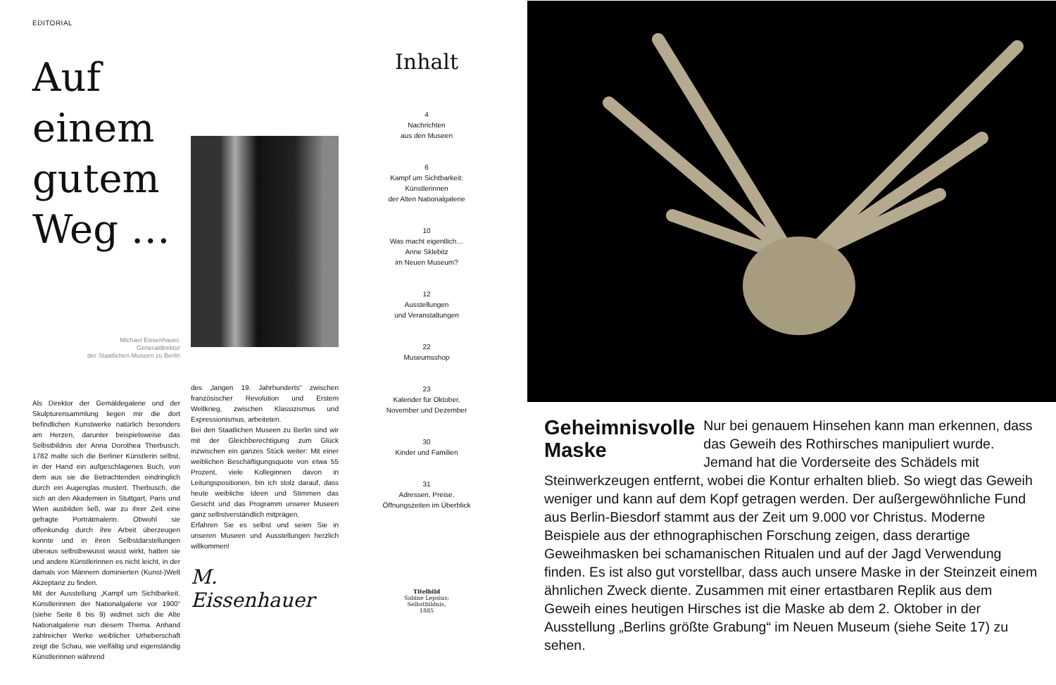EDITORIAL
Auf einem gutem Weg …
Michael Eissenhauer,
Generaldirektor
der Staatlichen Museen zu Berlin
Als Direktor der Gemäldegalerie und der Skulpturensammlung liegen mir die dort befindlichen Kunstwerke natürlich besonders am Herzen, darunter beispielsweise das Selbstbildnis der Anna Dorothea Therbusch. 1782 malte sich die Berliner Künstlerin selbst, in der Hand ein aufgeschlagenes Buch, von dem aus sie die Betrachtenden eindringlich durch ein Augenglas mustert. Therbusch, die sich an den Akademien in Stuttgart, Paris und Wien ausbilden ließ, war zu ihrer Zeit eine gefragte Porträtmalerin. Obwohl sie offenkundig durch ihre Arbeit überzeugen konnte und in ihren Selbstdarstellungen überaus selbstbewusst wusst wirkt, hatten sie und andere Künstlerinnen es nicht leicht, in der damals von Männern dominierten (Kunst-)Welt Akzeptanz zu finden.
Mit der Ausstellung „Kampf um Sichtbarkeit. Künstlerinnen der Nationalgalerie vor 1900“ (siehe Seite 6 bis 9) widmet sich die Alte Nationalgalerie nun diesem Thema. Anhand zahlreicher Werke weiblicher Urheberschaft zeigt die Schau, wie vielfältig und eigenständig Künstlerinnen während
des „langen 19. Jahrhunderts“ zwischen französischer Revolution und Erstem Weltkrieg, zwischen Klassizismus und Expressionismus, arbeiteten.
Bei den Staatlichen Museen zu Berlin sind wir mit der Gleichberechtigung zum Glück inzwischen ein ganzes Stück weiter: Mit einer weiblichen Beschäftigungsquote von etwa 55 Prozent, viele Kolleginnen davon in Leitungspositionen, bin ich stolz darauf, dass heute weibliche Ideen und Stimmen das Gesicht und das Programm unserer Museen ganz selbstverständlich mitprägen.
Erfahren Sie es selbst und seien Sie in unseren Museen und Ausstellungen herzlich willkommen!
M. Eissenhauer
Inhalt
4
Nachrichten
aus den Museen
6
Kampf um Sichtbarkeit:
Künstlerinnen
der Alten Nationalgalerie
10
Was macht eigentlich…
Anne Sklebitz
im Neuen Museum?
12
Ausstellungen
und Veranstaltungen
22
Museumsshop
23
Kalender für Oktober,
November und Dezember
30
Kinder und Familien
31
Adressen, Preise,
Öffnungszeiten im Überblick
Titelbild
Sabine Lepsius:
Selbstbildnis,
1885
Geheimnisvolle
Maske
Nur bei genauem Hinsehen kann man erkennen, dass das Geweih des Rothirsches manipuliert wurde. Jemand hat die Vorderseite des Schädels mit Steinwerkzeugen entfernt, wobei die Kontur erhalten blieb. So wiegt das Geweih weniger und kann auf dem Kopf getragen werden. Der außergewöhnliche Fund aus Berlin-Biesdorf stammt aus der Zeit um 9.000 vor Christus. Moderne Beispiele aus der ethnographischen Forschung zeigen, dass derartige Geweihmasken bei schamanischen Ritualen und auf der Jagd Verwendung finden. Es ist also gut vorstellbar, dass auch unsere Maske in der Steinzeit einem ähnlichen Zweck diente. Zusammen mit einer ertastbaren Replik aus dem Geweih eines heutigen Hirsches ist die Maske ab dem 2. Oktober in der Ausstellung „Berlins größte Grabung“ im Neuen Museum (siehe Seite 17) zu sehen.